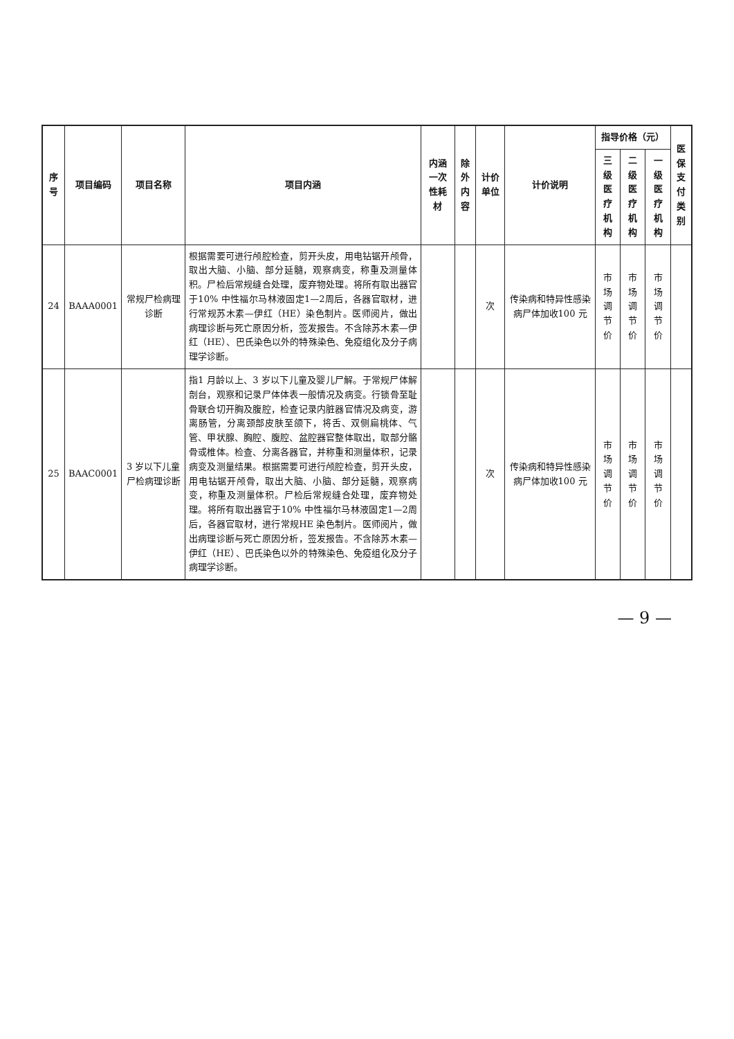| 序号 | 项目编码 | 项目名称 | 项目内涵 | 内涵 一次性耗材 | 除外 内容 | 计价单位 | 计价说明 | 指导价格（元） | | | 医保 支付 类别 |
| --- | --- | --- | --- | --- | --- | --- | --- | --- | --- | --- | --- |
| | | | | | | | | 三级医 疗机构 | 二级医 疗机构 | 一级医 疗机构 | |
| 24 | BAAA0001 | 常规尸检病理诊断 | 根据需要可进行颅腔检查，剪开头皮，用电钻锯开颅骨，取出大脑、小脑、部分延髓，观察病变，称重及测量体积。尸检后常规缝合处理，废弃物处理。将所有取出器官于10% 中性福尔马林液固定1—2周后，各器官取材，进行常规苏木素—伊红（HE）染色制片。医师阅片，做出病理诊断与死亡原因分析，签发报告。不含除苏木素—伊红（HE）、巴氏染色以外的特殊染色、免疫组化及分子病理学诊断。 | | | 次 | 传染病和特异性感染病尸体加收100 元 | 市场 调节价 | 市场 调节价 | 市场 调节价 | |
| 25 | BAAC0001 | 3 岁以下儿童尸检病理诊断 | 指1 月龄以上、3 岁以下儿童及婴儿尸解。于常规尸体解剖台，观察和记录尸体体表一般情况及病变。行锁骨至耻骨联合切开胸及腹腔，检查记录内脏器官情况及病变，游离肠管，分离颈部皮肤至颌下，将舌、双侧扁桃体、气管、甲状腺、胸腔、腹腔、盆腔器官整体取出，取部分骼骨或椎体。检查、分离各器官，并称重和测量体积，记录病变及测量结果。根据需要可进行颅腔检查，剪开头皮，用电钻锯开颅骨，取出大脑、小脑、部分延髓，观察病变，称重及测量体积。尸检后常规缝合处理，废弃物处理。将所有取出器官于10% 中性福尔马林液固定1—2周后，各器官取材，进行常规HE 染色制片。医师阅片，做出病理诊断与死亡原因分析，签发报告。不含除苏木素—伊红（HE）、巴氏染色以外的特殊染色、免疫组化及分子病理学诊断。 | | | 次 | 传染病和特异性感染病尸体加收100 元 | 市场 调节价 | 市场 调节价 | 市场 调节价 | |
— 9 —